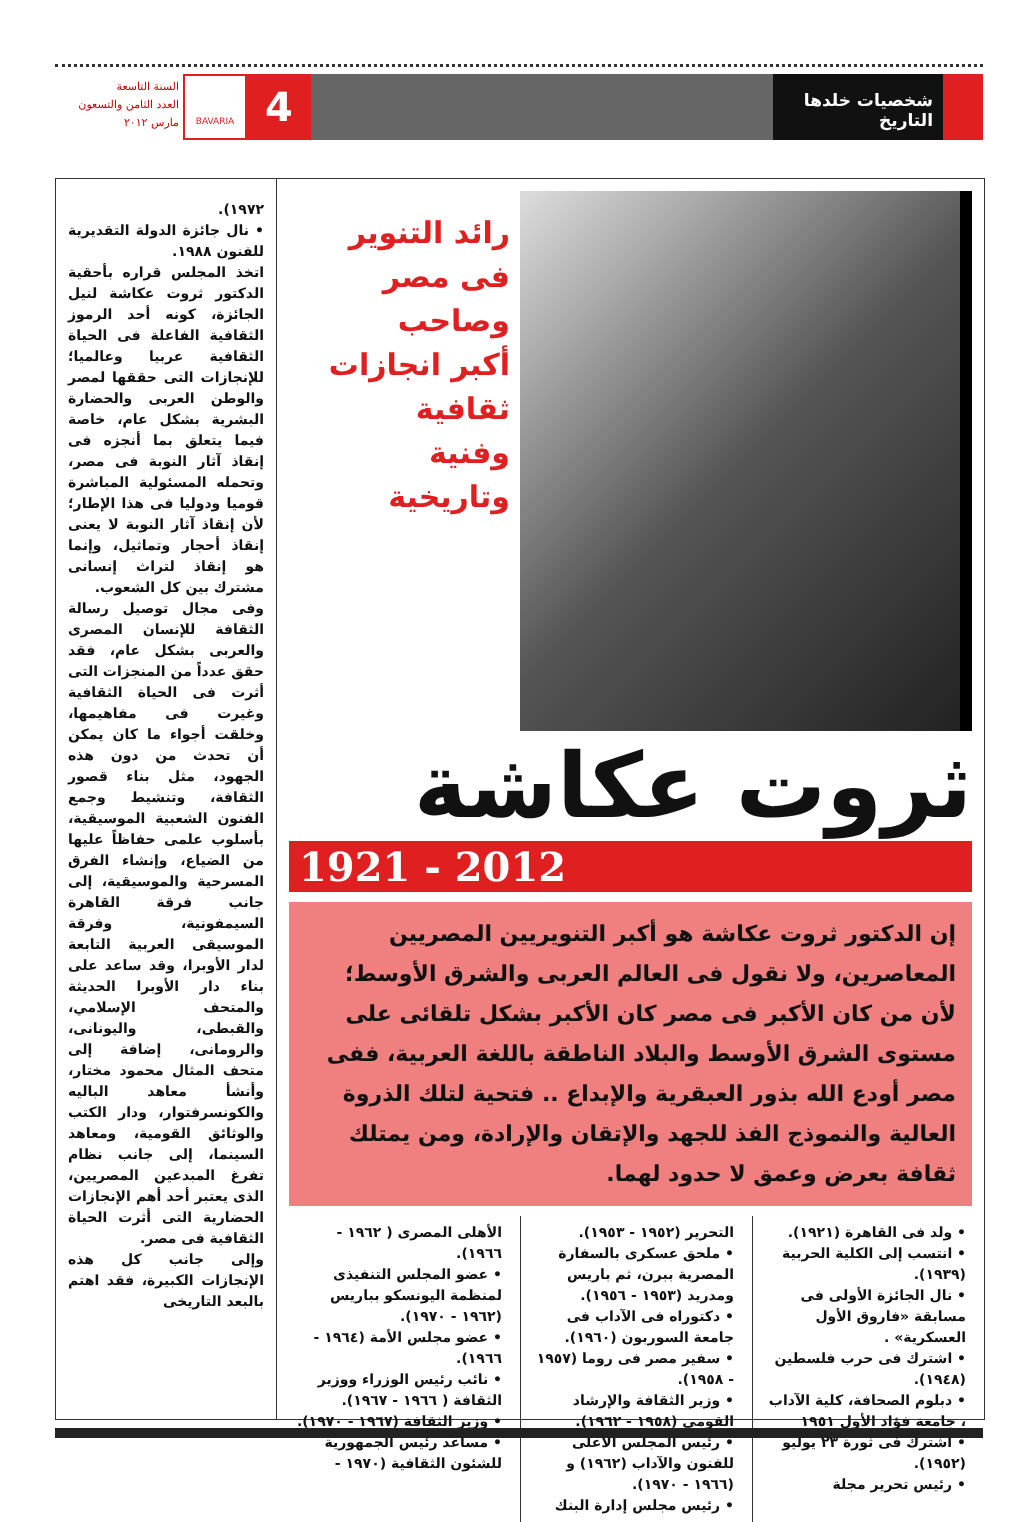شخصيات خلدها التاريخ
4
BAVARIA
السنة التاسعة
العدد الثامن والتسعون
مارس ٢٠١٢
رائد التنوير
فى مصر
وصاحب
أكبر انجازات
ثقافية
وفنية
وتاريخية
ثروت عكاشة
1921 - 2012
إن الدكتور ثروت عكاشة هو أكبر التنويريين المصريين المعاصرين، ولا نقول فى العالم العربى والشرق الأوسط؛ لأن من كان الأكبر فى مصر كان الأكبر بشكل تلقائى على مستوى الشرق الأوسط والبلاد الناطقة باللغة العربية، ففى مصر أودع الله بذور العبقرية والإبداع .. فتحية لتلك الذروة العالية والنموذج الفذ للجهد والإتقان والإرادة، ومن يمتلك ثقافة بعرض وعمق لا حدود لهما.
• ولد فى القاهرة (١٩٢١).
• انتسب إلى الكلية الحربية (١٩٣٩).
• نال الجائزة الأولى فى مسابقة «فاروق الأول العسكرية» .
• اشترك فى حرب فلسطين (١٩٤٨).
• دبلوم الصحافة، كلية الآداب ، جامعة فؤاد الأول ١٩٥١
• اشترك فى ثورة ٢٣ يوليو (١٩٥٢).
• رئيس تحرير مجلة
التحرير (١٩٥٢ - ١٩٥٣).
• ملحق عسكرى بالسفارة المصرية ببرن، ثم باريس ومدريد (١٩٥٣ - ١٩٥٦).
• دكتوراه فى الآداب فى جامعة السوربون (١٩٦٠).
• سفير مصر فى روما (١٩٥٧ - ١٩٥٨).
• وزير الثقافة والإرشاد القومى (١٩٥٨ - ١٩٦٢).
• رئيس المجلس الأعلى للفنون والآداب (١٩٦٢) و (١٩٦٦ - ١٩٧٠).
• رئيس مجلس إدارة البنك
الأهلى المصرى ( ١٩٦٢ - ١٩٦٦).
• عضو المجلس التنفيذى لمنظمة اليونسكو بباريس (١٩٦٢ - ١٩٧٠).
• عضو مجلس الأمة (١٩٦٤ - ١٩٦٦).
• نائب رئيس الوزراء ووزير الثقافة ( ١٩٦٦ - ١٩٦٧).
• وزير الثقافة (١٩٦٧ - ١٩٧٠).
• مساعد رئيس الجمهورية للشئون الثقافية (١٩٧٠ -
١٩٧٢).
• نال جائزة الدولة التقديرية للفنون ١٩٨٨.
اتخذ المجلس قراره بأحقية الدكتور ثروت عكاشة لنيل الجائزة، كونه أحد الرموز الثقافية الفاعلة فى الحياة الثقافية عربيا وعالميا؛ للإنجازات التى حققها لمصر والوطن العربى والحضارة البشرية بشكل عام، خاصة فيما يتعلق بما أنجزه فى إنقاذ آثار النوبة فى مصر، وتحمله المسئولية المباشرة قوميا ودوليا فى هذا الإطار؛ لأن إنقاذ آثار النوبة لا يعنى إنقاذ أحجار وتماثيل، وإنما هو إنقاذ لتراث إنسانى مشترك بين كل الشعوب.
وفى مجال توصيل رسالة الثقافة للإنسان المصرى والعربى بشكل عام، فقد حقق عدداً من المنجزات التى أثرت فى الحياة الثقافية وغيرت فى مفاهيمها، وخلقت أجواء ما كان يمكن أن تحدث من دون هذه الجهود، مثل بناء قصور الثقافة، وتنشيط وجمع الفنون الشعبية الموسيقية، بأسلوب علمى حفاظاً عليها من الضياع، وإنشاء الفرق المسرحية والموسيقية، إلى جانب فرقة القاهرة السيمفونية، وفرقة الموسيقى العربية التابعة لدار الأوبرا، وقد ساعد على بناء دار الأوبرا الحديثة والمتحف الإسلامي، والقبطى، واليونانى، والرومانى، إضافة إلى متحف المثال محمود مختار، وأنشأ معاهد الباليه والكونسرفتوار، ودار الكتب والوثائق القومية، ومعاهد السينما، إلى جانب نظام تفرغ المبدعين المصريين، الذى يعتبر أحد أهم الإنجازات الحضارية التى أثرت الحياة الثقافية فى مصر.
وإلى جانب كل هذه الإنجازات الكبيرة، فقد اهتم بالبعد التاريخى